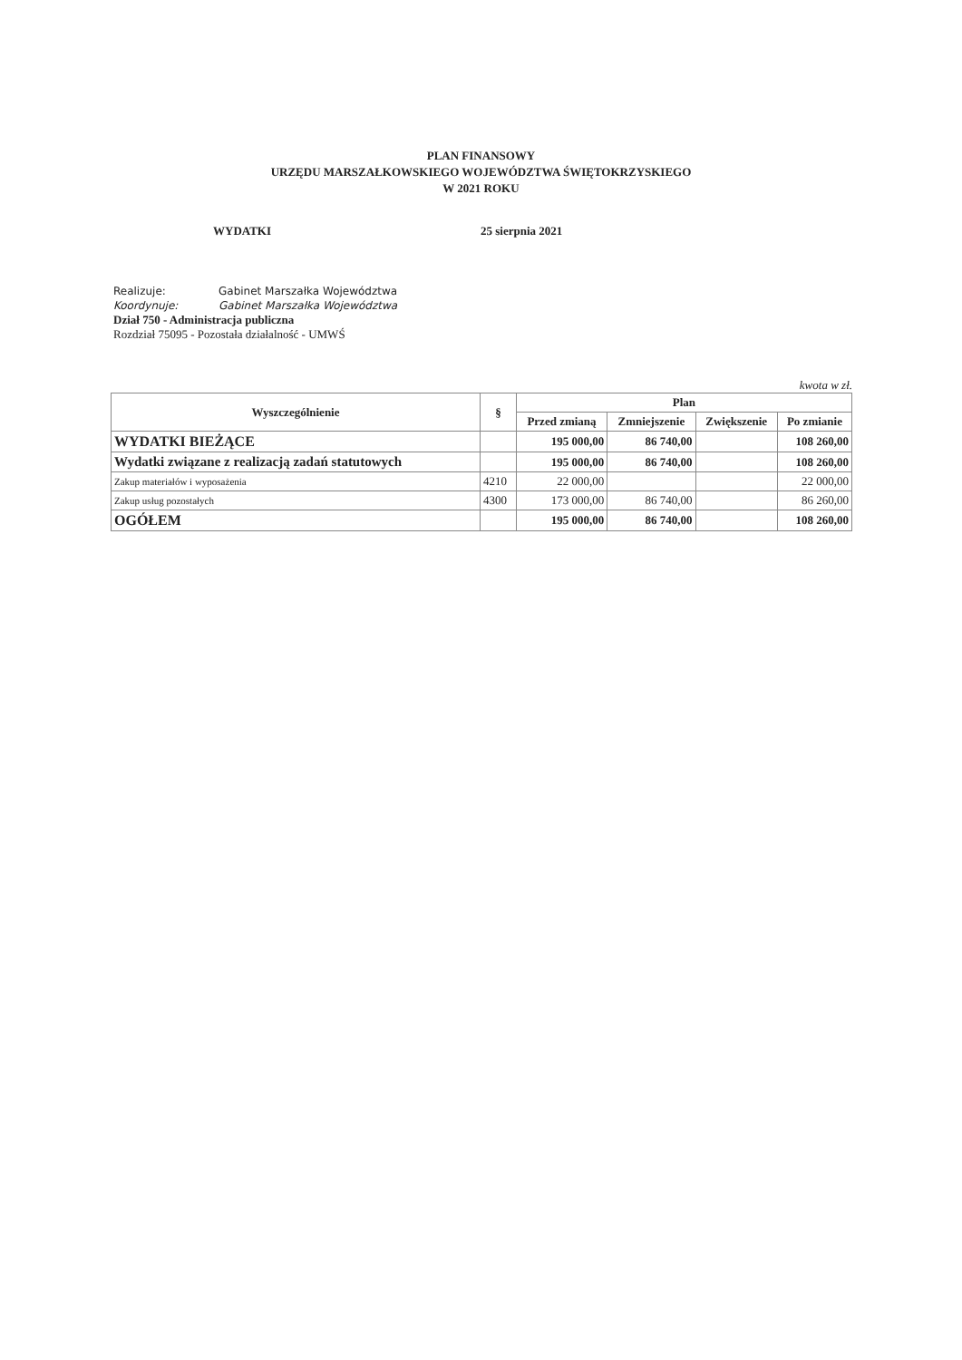PLAN FINANSOWY
URZĘDU MARSZAŁKOWSKIEGO WOJEWÓDZTWA ŚWIĘTOKRZYSKIEGO
W 2021 ROKU
WYDATKI 25 sierpnia 2021
Realizuje: Gabinet Marszałka Województwa
Koordynuje: Gabinet Marszałka Województwa
Dział 750 - Administracja publiczna
Rozdział 75095 - Pozostała działalność - UMWŚ
kwota w zł.
| Wyszczególnienie | § | Plan | | | |
| --- | --- | --- | --- | --- | --- |
| | | Przed zmianą | Zmniejszenie | Zwiększenie | Po zmianie |
| WYDATKI BIEŻĄCE | | 195 000,00 | 86 740,00 | | 108 260,00 |
| Wydatki związane z realizacją zadań statutowych | | 195 000,00 | 86 740,00 | | 108 260,00 |
| Zakup materiałów i wyposażenia | 4210 | 22 000,00 | | | 22 000,00 |
| Zakup usług pozostałych | 4300 | 173 000,00 | 86 740,00 | | 86 260,00 |
| OGÓŁEM | | 195 000,00 | 86 740,00 | | 108 260,00 |